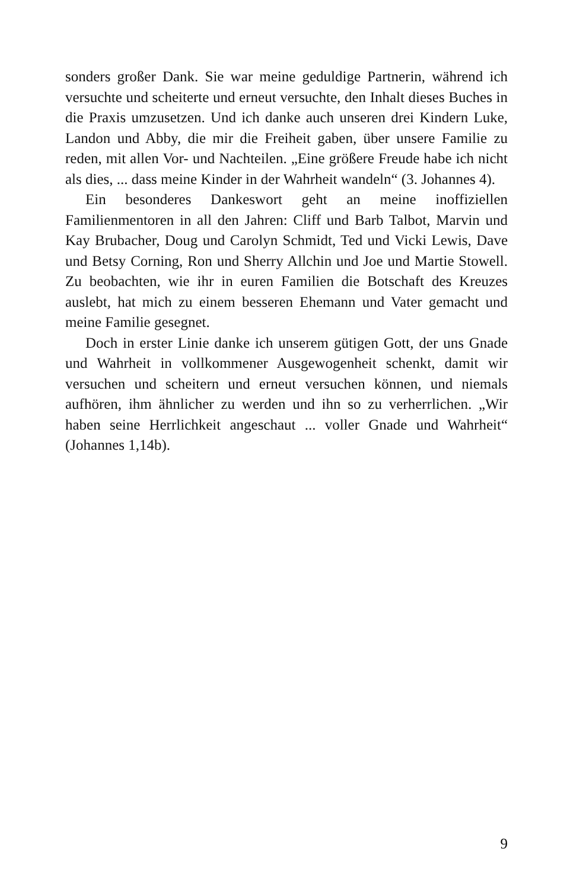sonders großer Dank. Sie war meine geduldige Partnerin, während ich versuchte und scheiterte und erneut versuchte, den Inhalt dieses Buches in die Praxis umzusetzen. Und ich danke auch unseren drei Kindern Luke, Landon und Abby, die mir die Freiheit gaben, über unsere Familie zu reden, mit allen Vor- und Nachteilen. „Eine größere Freude habe ich nicht als dies, ... dass meine Kinder in der Wahrheit wandeln“ (3. Johannes 4).
Ein besonderes Dankeswort geht an meine inoffiziellen Familienmentoren in all den Jahren: Cliff und Barb Talbot, Marvin und Kay Brubacher, Doug und Carolyn Schmidt, Ted und Vicki Lewis, Dave und Betsy Corning, Ron und Sherry Allchin und Joe und Martie Stowell. Zu beobachten, wie ihr in euren Familien die Botschaft des Kreuzes auslebt, hat mich zu einem besseren Ehemann und Vater gemacht und meine Familie gesegnet.
Doch in erster Linie danke ich unserem gütigen Gott, der uns Gnade und Wahrheit in vollkommener Ausgewogenheit schenkt, damit wir versuchen und scheitern und erneut versuchen können, und niemals aufhören, ihm ähnlicher zu werden und ihn so zu verherrlichen. „Wir haben seine Herrlichkeit angeschaut ... voller Gnade und Wahrheit“ (Johannes 1,14b).
9